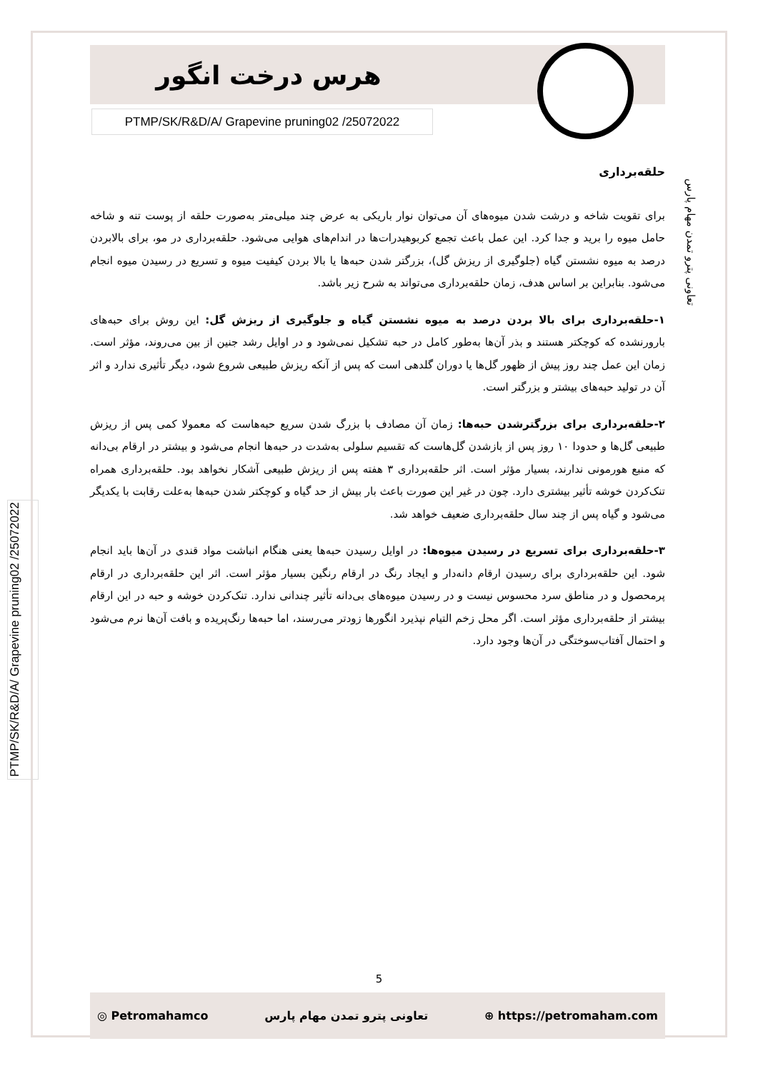هرس درخت انگور
PTMP/SK/R&D/A/ Grapevine pruning02 /25072022
تعاونی پترو تمدن مهام پارس
PTMP/SK/R&D/A/ Grapevine pruning02 /25072022
حلقه‌برداری
برای تقویت شاخه و درشت شدن میوه‌های آن می‌توان نوار باریکی به عرض چند میلی‌متر به‌صورت حلقه از پوست تنه و شاخه حامل میوه را برید و جدا کرد. این عمل باعث تجمع کربوهیدرات‌ها در اندام‌های هوایی می‌شود. حلقه‌برداری در مو، برای بالابردن درصد به میوه نشستن گیاه (جلوگیری از ریزش گل)، بزرگتر شدن حبه‌ها یا بالا بردن کیفیت میوه و تسریع در رسیدن میوه انجام می‌شود. بنابراین بر اساس هدف، زمان حلقه‌برداری می‌تواند به شرح زیر باشد.
۱-حلقه‌برداری برای بالا بردن درصد به میوه نشستن گیاه و جلوگیری از ریزش گل: این روش برای حبه‌های بارورنشده که کوچکتر هستند و بذر آن‌ها به‌طور کامل در حبه تشکیل نمی‌شود و در اوایل رشد جنین از بین می‌روند، مؤثر است. زمان این عمل چند روز پیش از ظهور گل‌ها یا دوران گلدهی است که پس از آنکه ریزش طبیعی شروع شود، دیگر تأثیری ندارد و اثر آن در تولید حبه‌های بیشتر و بزرگتر است.
۲-حلقه‌برداری برای بزرگترشدن حبه‌ها: زمان آن مصادف با بزرگ شدن سریع حبه‌هاست که معمولا کمی پس از ریزش طبیعی گل‌ها و حدودا ۱۰ روز پس از بازشدن گل‌هاست که تقسیم سلولی به‌شدت در حبه‌ها انجام می‌شود و بیشتر در ارقام بی‌دانه که منبع هورمونی ندارند، بسیار مؤثر است. اثر حلقه‌برداری ۳ هفته پس از ریزش طبیعی آشکار نخواهد بود. حلقه‌برداری همراه تنک‌کردن خوشه تأثیر بیشتری دارد. چون در غیر این صورت باعث بار بیش از حد گیاه و کوچکتر شدن حبه‌ها به‌علت رقابت با یکدیگر می‌شود و گیاه پس از چند سال حلقه‌برداری ضعیف خواهد شد.
۳-حلقه‌برداری برای تسریع در رسیدن میوه‌ها: در اوایل رسیدن حبه‌ها یعنی هنگام انباشت مواد قندی در آن‌ها باید انجام شود. این حلقه‌برداری برای رسیدن ارقام دانه‌دار و ایجاد رنگ در ارقام رنگین بسیار مؤثر است. اثر این حلقه‌برداری در ارقام پرمحصول و در مناطق سرد محسوس نیست و در رسیدن میوه‌های بی‌دانه تأثیر چندانی ندارد. تنک‌کردن خوشه و حبه در این ارقام بیشتر از حلقه‌برداری مؤثر است. اگر محل زخم التیام نپذیرد انگورها زودتر می‌رسند، اما حبه‌ها رنگ‌پریده و بافت آن‌ها نرم می‌شود و احتمال آفتاب‌سوختگی در آن‌ها وجود دارد.
5
◎ Petromahamco تعاونی پترو تمدن مهام پارس ⊕ https://petromaham.com